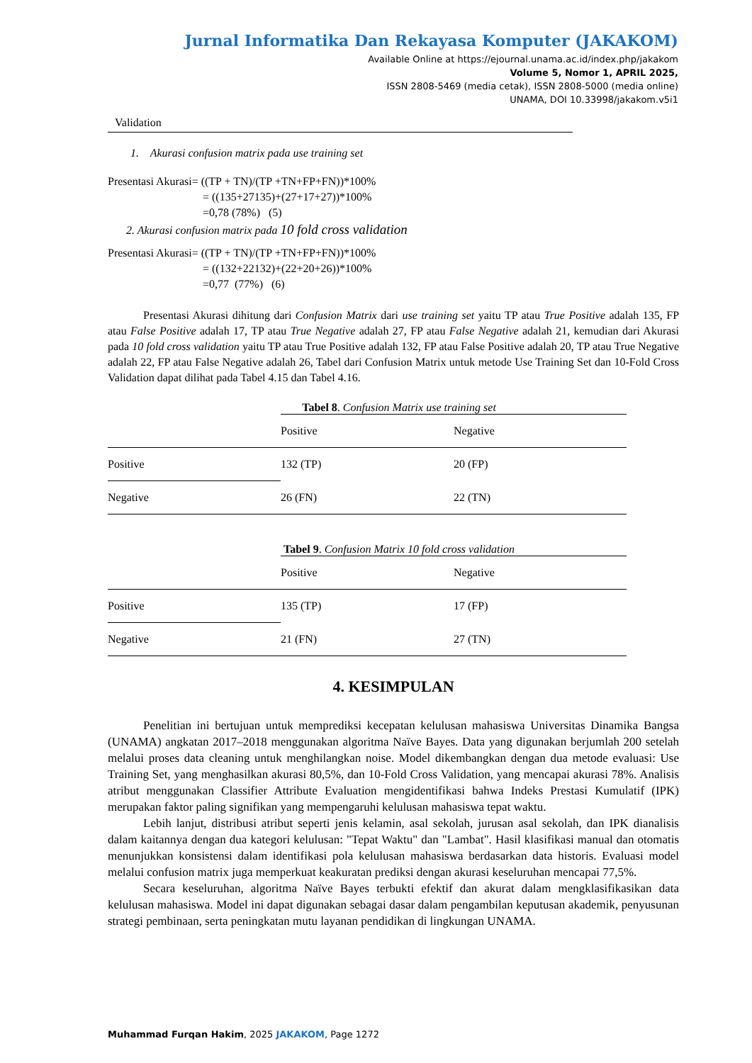Jurnal Informatika Dan Rekayasa Komputer (JAKAKOM)
Available Online at https://ejournal.unama.ac.id/index.php/jakakom
Volume 5, Nomor 1, APRIL 2025,
ISSN 2808-5469 (media cetak), ISSN 2808-5000 (media online)
UNAMA, DOI 10.33998/jakakom.v5i1
Validation
1. Akurasi confusion matrix pada use training set
Presentasi Akurasi= ((TP + TN)/(TP +TN+FP+FN))*100%
= ((135+27135)+(27+17+27))*100%
=0,78 (78%) (5)
2. Akurasi confusion matrix pada 10 fold cross validation
Presentasi Akurasi= ((TP + TN)/(TP +TN+FP+FN))*100%
= ((132+22132)+(22+20+26))*100%
=0,77 (77%) (6)
Presentasi Akurasi dihitung dari Confusion Matrix dari use training set yaitu TP atau True Positive adalah 135, FP atau False Positive adalah 17, TP atau True Negative adalah 27, FP atau False Negative adalah 21, kemudian dari Akurasi pada 10 fold cross validation yaitu TP atau True Positive adalah 132, FP atau False Positive adalah 20, TP atau True Negative adalah 22, FP atau False Negative adalah 26, Tabel dari Confusion Matrix untuk metode Use Training Set dan 10-Fold Cross Validation dapat dilihat pada Tabel 4.15 dan Tabel 4.16.
Tabel 8. Confusion Matrix use training set
| | Positive | Negative |
| Positive | 132 (TP) | 20 (FP) |
| Negative | 26 (FN) | 22 (TN) |
Tabel 9. Confusion Matrix 10 fold cross validation
| | Positive | Negative |
| Positive | 135 (TP) | 17 (FP) |
| Negative | 21 (FN) | 27 (TN) |
4. KESIMPULAN
Penelitian ini bertujuan untuk memprediksi kecepatan kelulusan mahasiswa Universitas Dinamika Bangsa (UNAMA) angkatan 2017–2018 menggunakan algoritma Naïve Bayes. Data yang digunakan berjumlah 200 setelah melalui proses data cleaning untuk menghilangkan noise. Model dikembangkan dengan dua metode evaluasi: Use Training Set, yang menghasilkan akurasi 80,5%, dan 10-Fold Cross Validation, yang mencapai akurasi 78%. Analisis atribut menggunakan Classifier Attribute Evaluation mengidentifikasi bahwa Indeks Prestasi Kumulatif (IPK) merupakan faktor paling signifikan yang mempengaruhi kelulusan mahasiswa tepat waktu.
Lebih lanjut, distribusi atribut seperti jenis kelamin, asal sekolah, jurusan asal sekolah, dan IPK dianalisis dalam kaitannya dengan dua kategori kelulusan: "Tepat Waktu" dan "Lambat". Hasil klasifikasi manual dan otomatis menunjukkan konsistensi dalam identifikasi pola kelulusan mahasiswa berdasarkan data historis. Evaluasi model melalui confusion matrix juga memperkuat keakuratan prediksi dengan akurasi keseluruhan mencapai 77,5%.
Secara keseluruhan, algoritma Naïve Bayes terbukti efektif dan akurat dalam mengklasifikasikan data kelulusan mahasiswa. Model ini dapat digunakan sebagai dasar dalam pengambilan keputusan akademik, penyusunan strategi pembinaan, serta peningkatan mutu layanan pendidikan di lingkungan UNAMA.
Muhammad Furqan Hakim, 2025 JAKAKOM, Page 1272